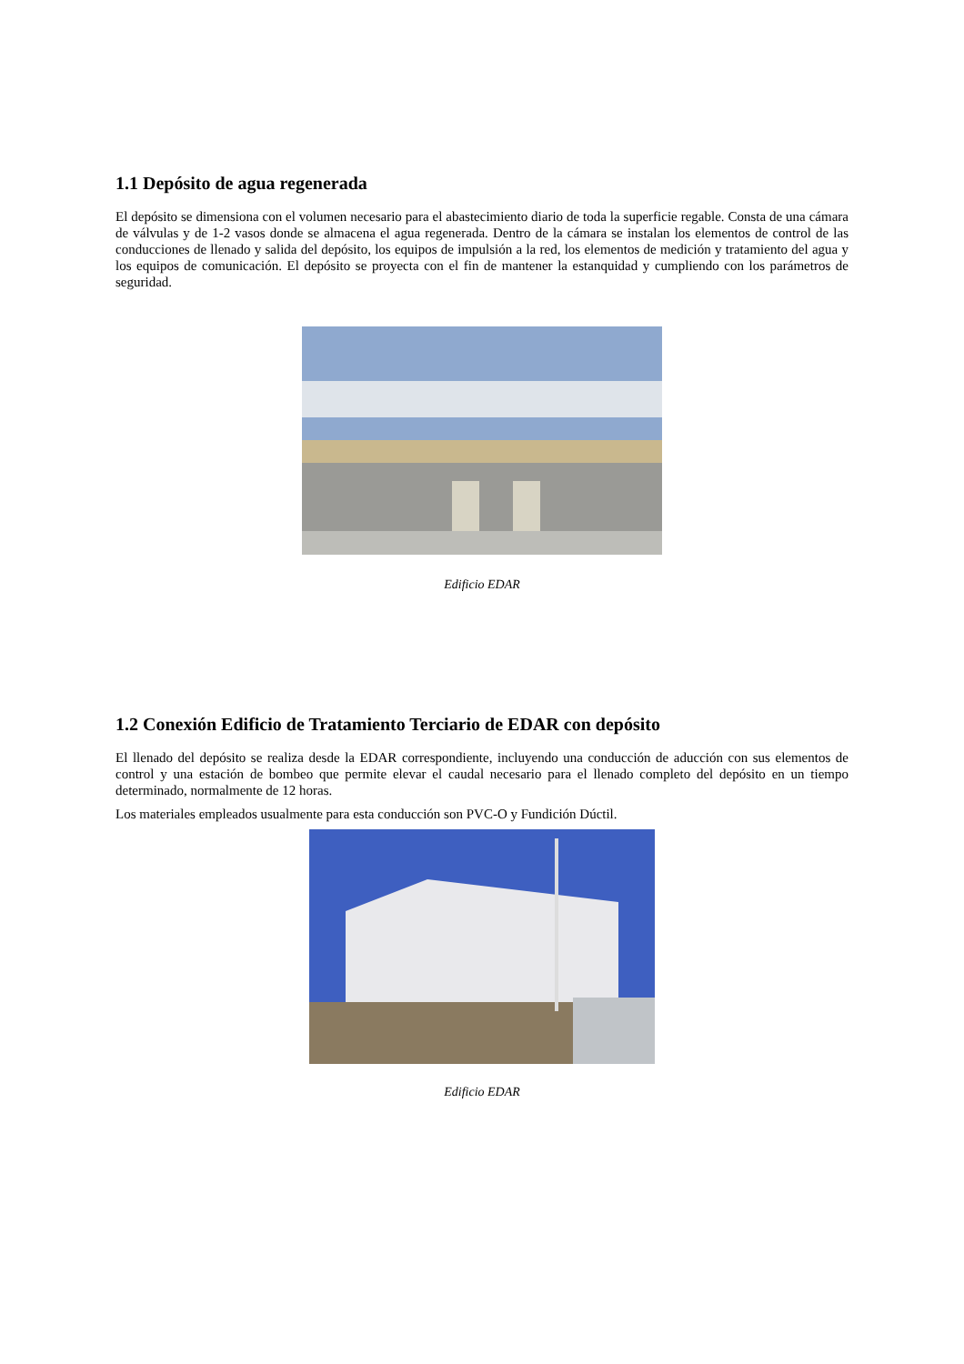1.1 Depósito de agua regenerada
El depósito se dimensiona con el volumen necesario para el abastecimiento diario de toda la superficie regable. Consta de una cámara de válvulas y de 1-2 vasos donde se almacena el agua regenerada. Dentro de la cámara se instalan los elementos de control de las conducciones de llenado y salida del depósito, los equipos de impulsión a la red, los elementos de medición y tratamiento del agua y los equipos de comunicación. El depósito se proyecta con el fin de mantener la estanquidad y cumpliendo con los parámetros de seguridad.
Edificio EDAR
1.2 Conexión Edificio de Tratamiento Terciario de EDAR con depósito
El llenado del depósito se realiza desde la EDAR correspondiente, incluyendo una conducción de aducción con sus elementos de control y una estación de bombeo que permite elevar el caudal necesario para el llenado completo del depósito en un tiempo determinado, normalmente de 12 horas.
Los materiales empleados usualmente para esta conducción son PVC-O y Fundición Dúctil.
Edificio EDAR